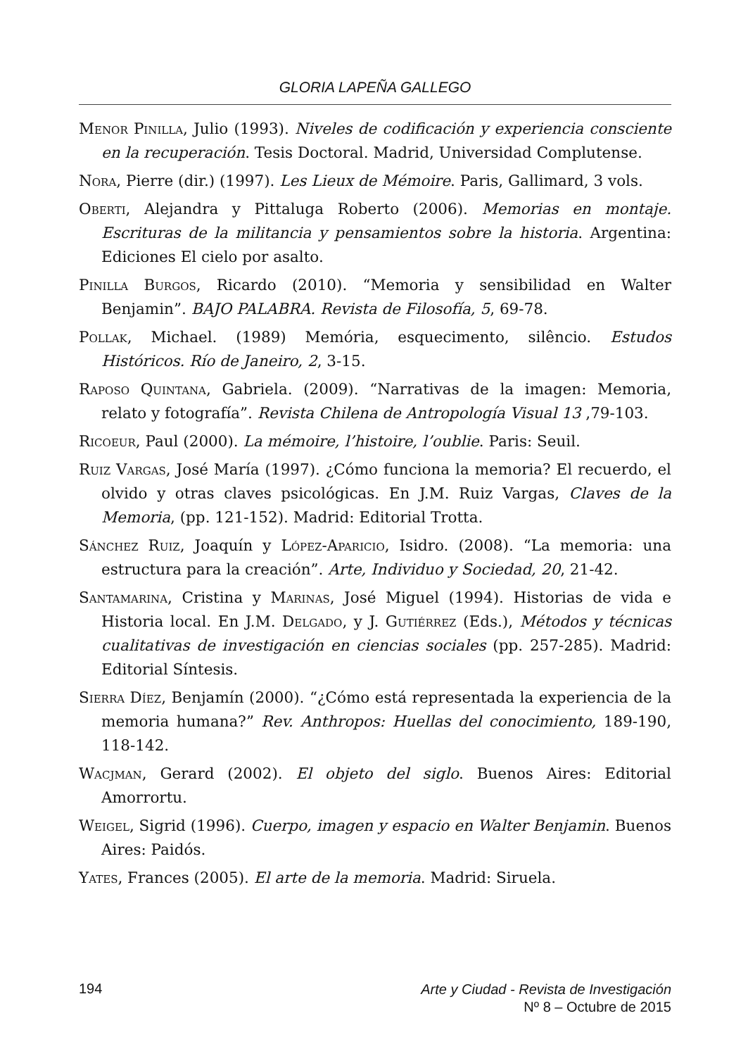GLORIA LAPEÑA GALLEGO
Menor Pinilla, Julio (1993). Niveles de codificación y experiencia consciente en la recuperación. Tesis Doctoral. Madrid, Universidad Complutense.
Nora, Pierre (dir.) (1997). Les Lieux de Mémoire. Paris, Gallimard, 3 vols.
Oberti, Alejandra y Pittaluga Roberto (2006). Memorias en montaje. Escrituras de la militancia y pensamientos sobre la historia. Argentina: Ediciones El cielo por asalto.
Pinilla Burgos, Ricardo (2010). “Memoria y sensibilidad en Walter Benjamin”. BAJO PALABRA. Revista de Filosofía, 5, 69-78.
Pollak, Michael. (1989) Memória, esquecimento, silêncio. Estudos Históricos. Río de Janeiro, 2, 3-15.
Raposo Quintana, Gabriela. (2009). “Narrativas de la imagen: Memoria, relato y fotografía”. Revista Chilena de Antropología Visual 13 ,79-103.
Ricoeur, Paul (2000). La mémoire, l’histoire, l’oublie. Paris: Seuil.
Ruiz Vargas, José María (1997). ¿Cómo funciona la memoria? El recuerdo, el olvido y otras claves psicológicas. En J.M. Ruiz Vargas, Claves de la Memoria, (pp. 121-152). Madrid: Editorial Trotta.
Sánchez Ruiz, Joaquín y López-Aparicio, Isidro. (2008). “La memoria: una estructura para la creación”. Arte, Individuo y Sociedad, 20, 21-42.
Santamarina, Cristina y Marinas, José Miguel (1994). Historias de vida e Historia local. En J.M. Delgado, y J. Gutiérrez (Eds.), Métodos y técnicas cualitativas de investigación en ciencias sociales (pp. 257-285). Madrid: Editorial Síntesis.
Sierra Díez, Benjamín (2000). “¿Cómo está representada la experiencia de la memoria humana?” Rev. Anthropos: Huellas del conocimiento, 189-190, 118-142.
Wacjman, Gerard (2002). El objeto del siglo. Buenos Aires: Editorial Amorrortu.
Weigel, Sigrid (1996). Cuerpo, imagen y espacio en Walter Benjamin. Buenos Aires: Paidós.
Yates, Frances (2005). El arte de la memoria. Madrid: Siruela.
194
Arte y Ciudad - Revista de Investigación
Nº 8 – Octubre de 2015